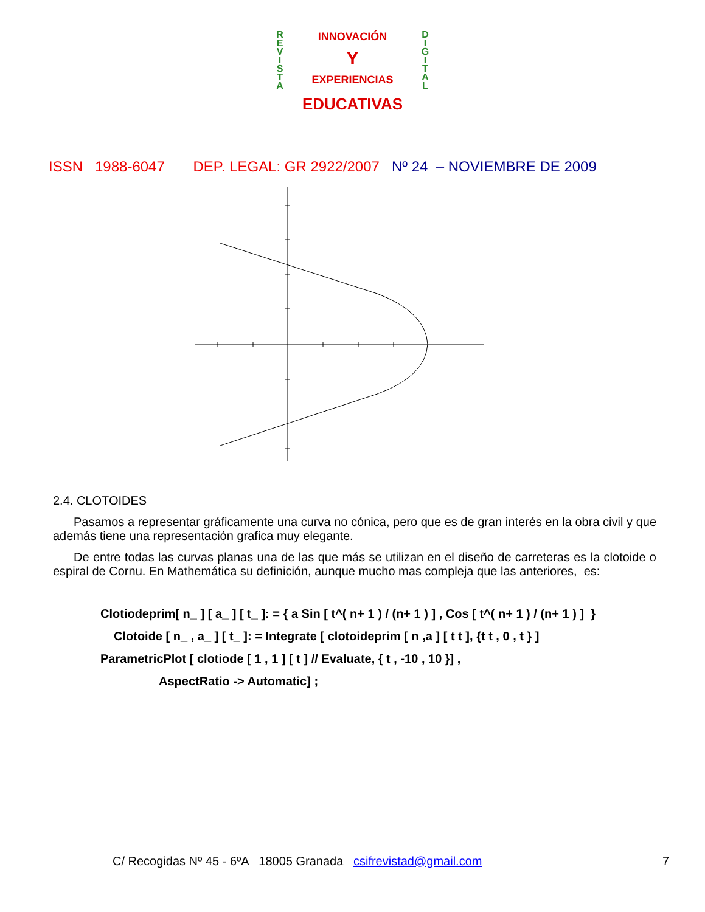R
E
V
I
S
T
A
INNOVACIÓN
Y
EXPERIENCIAS
EDUCATIVAS
D
I
G
I
T
A
L
ISSN 1988-6047 DEP. LEGAL: GR 2922/2007 Nº 24 – NOVIEMBRE DE 2009
2.4. CLOTOIDES
Pasamos a representar gráficamente una curva no cónica, pero que es de gran interés en la obra civil y que además tiene una representación grafica muy elegante.
De entre todas las curvas planas una de las que más se utilizan en el diseño de carreteras es la clotoide o espiral de Cornu. En Mathemática su definición, aunque mucho mas compleja que las anteriores, es:
Clotiodeprim[ n_ ] [ a_ ] [ t_ ]: = { a Sin [ t^( n+ 1 ) / (n+ 1 ) ] , Cos [ t^( n+ 1 ) / (n+ 1 ) ] }
Clotoide [ n_ , a_ ] [ t_ ]: = Integrate [ clotoideprim [ n ,a ] [ t t ], {t t , 0 , t } ]
ParametricPlot [ clotiode [ 1 , 1 ] [ t ] // Evaluate, { t , -10 , 10 }] ,
AspectRatio -> Automatic] ;
C/ Recogidas Nº 45 - 6ºA 18005 Granada csifrevistad@gmail.com 7